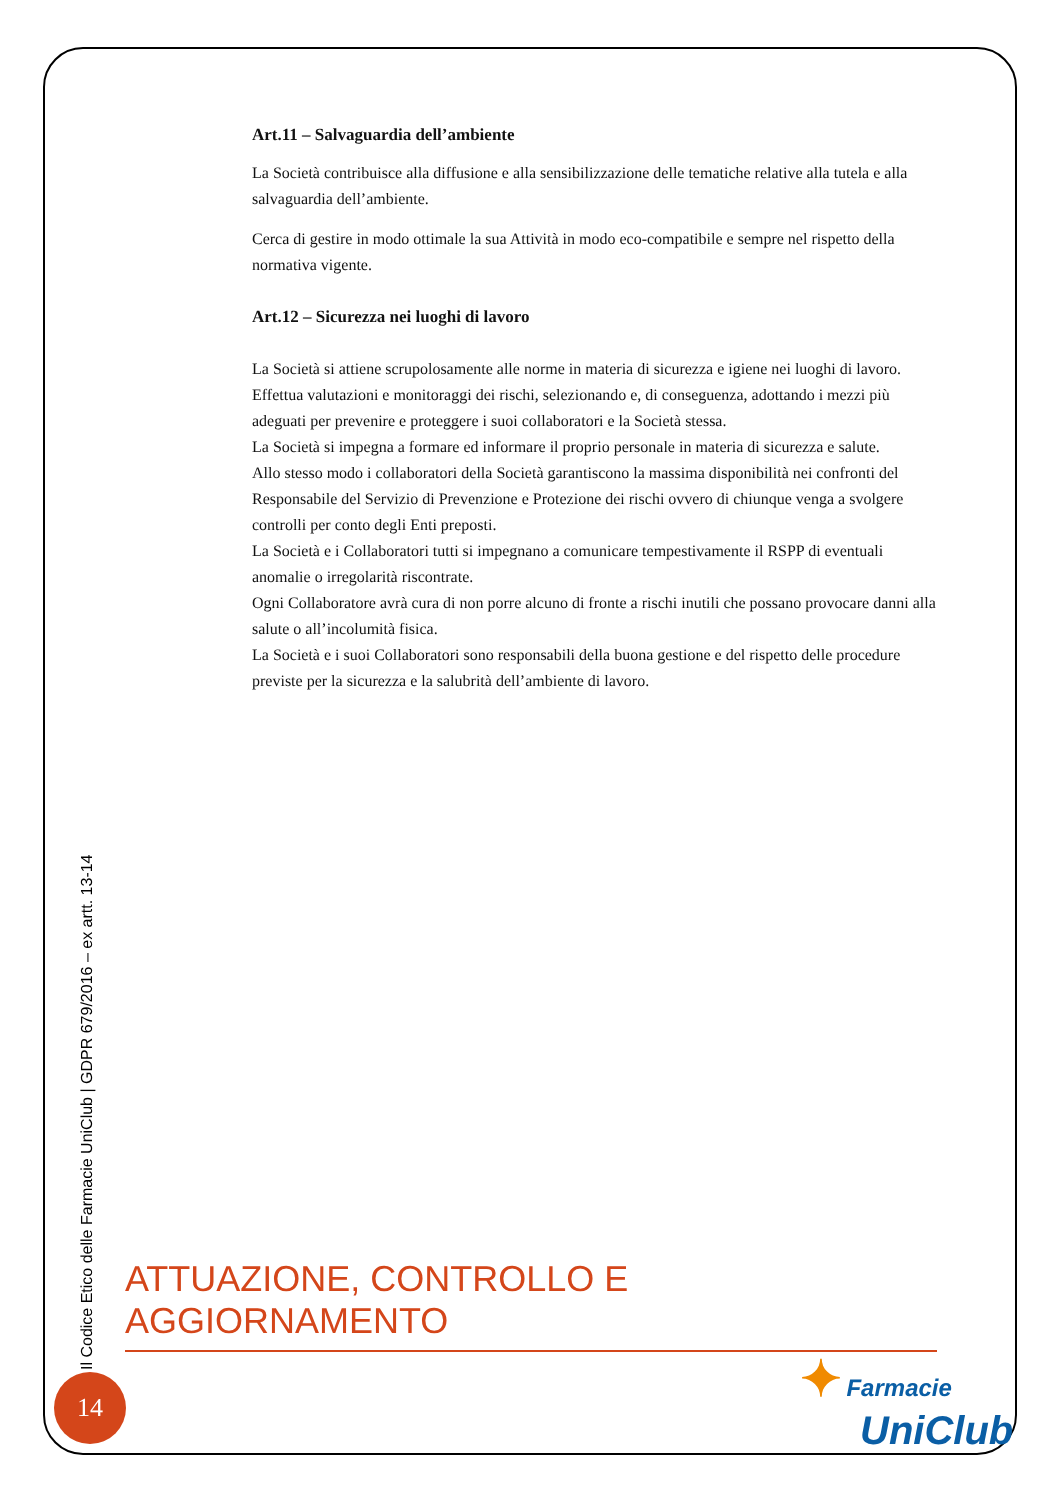Art.11 – Salvaguardia dell’ambiente
La Società contribuisce alla diffusione e alla sensibilizzazione delle tematiche relative alla tutela e alla salvaguardia dell’ambiente.
Cerca di gestire in modo ottimale la sua Attività in modo eco-compatibile e sempre nel rispetto della normativa vigente.
Art.12 – Sicurezza nei luoghi di lavoro
La Società si attiene scrupolosamente alle norme in materia di sicurezza e igiene nei luoghi di lavoro. Effettua valutazioni e monitoraggi dei rischi, selezionando e, di conseguenza, adottando i mezzi più adeguati per prevenire e proteggere i suoi collaboratori e la Società stessa.
La Società si impegna a formare ed informare il proprio personale in materia di sicurezza e salute.
Allo stesso modo i collaboratori della Società garantiscono la massima disponibilità nei confronti del Responsabile del Servizio di Prevenzione e Protezione dei rischi ovvero di chiunque venga a svolgere controlli per conto degli Enti preposti.
La Società e i Collaboratori tutti si impegnano a comunicare tempestivamente il RSPP di eventuali anomalie o irregolarità riscontrate.
Ogni Collaboratore avrà cura di non porre alcuno di fronte a rischi inutili che possano provocare danni alla salute o all’incolumità fisica.
La Società e i suoi Collaboratori sono responsabili della buona gestione e del rispetto delle procedure previste per la sicurezza e la salubrità dell’ambiente di lavoro.
Il Codice Etico delle Farmacie UniClub | GDPR 679/2016 – ex artt. 13-14
ATTUAZIONE, CONTROLLO E AGGIORNAMENTO
14
✦ Farmacie
UniClub